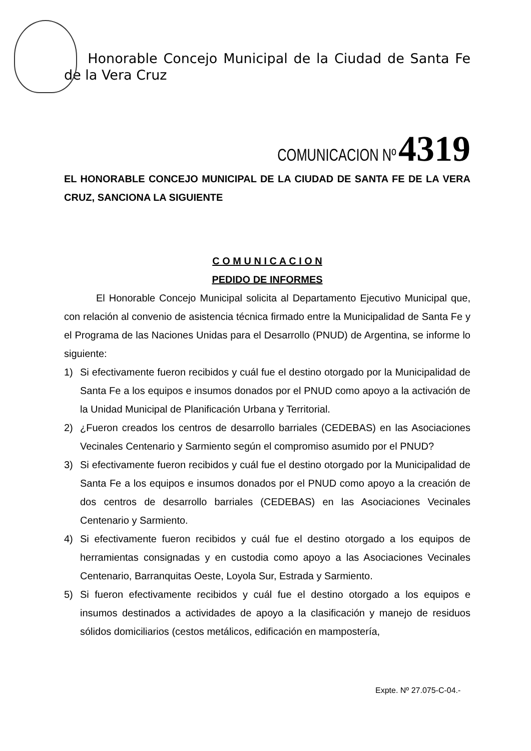Honorable Concejo Municipal de la Ciudad de Santa Fe de la Vera Cruz
COMUNICACION Nº 4319
EL HONORABLE CONCEJO MUNICIPAL DE LA CIUDAD DE SANTA FE DE LA VERA CRUZ, SANCIONA LA SIGUIENTE
C O M U N I C A C I O N
PEDIDO DE INFORMES
El Honorable Concejo Municipal solicita al Departamento Ejecutivo Municipal que, con relación al convenio de asistencia técnica firmado entre la Municipalidad de Santa Fe y el Programa de las Naciones Unidas para el Desarrollo (PNUD) de Argentina, se informe lo siguiente:
1) Si efectivamente fueron recibidos y cuál fue el destino otorgado por la Municipalidad de Santa Fe a los equipos e insumos donados por el PNUD como apoyo a la activación de la Unidad Municipal de Planificación Urbana y Territorial.
2) ¿Fueron creados los centros de desarrollo barriales (CEDEBAS) en las Asociaciones Vecinales Centenario y Sarmiento según el compromiso asumido por el PNUD?
3) Si efectivamente fueron recibidos y cuál fue el destino otorgado por la Municipalidad de Santa Fe a los equipos e insumos donados por el PNUD como apoyo a la creación de dos centros de desarrollo barriales (CEDEBAS) en las Asociaciones Vecinales Centenario y Sarmiento.
4) Si efectivamente fueron recibidos y cuál fue el destino otorgado a los equipos de herramientas consignadas y en custodia como apoyo a las Asociaciones Vecinales Centenario, Barranquitas Oeste, Loyola Sur, Estrada y Sarmiento.
5) Si fueron efectivamente recibidos y cuál fue el destino otorgado a los equipos e insumos destinados a actividades de apoyo a la clasificación y manejo de residuos sólidos domiciliarios (cestos metálicos, edificación en mampostería,
Expte. Nº 27.075-C-04.-